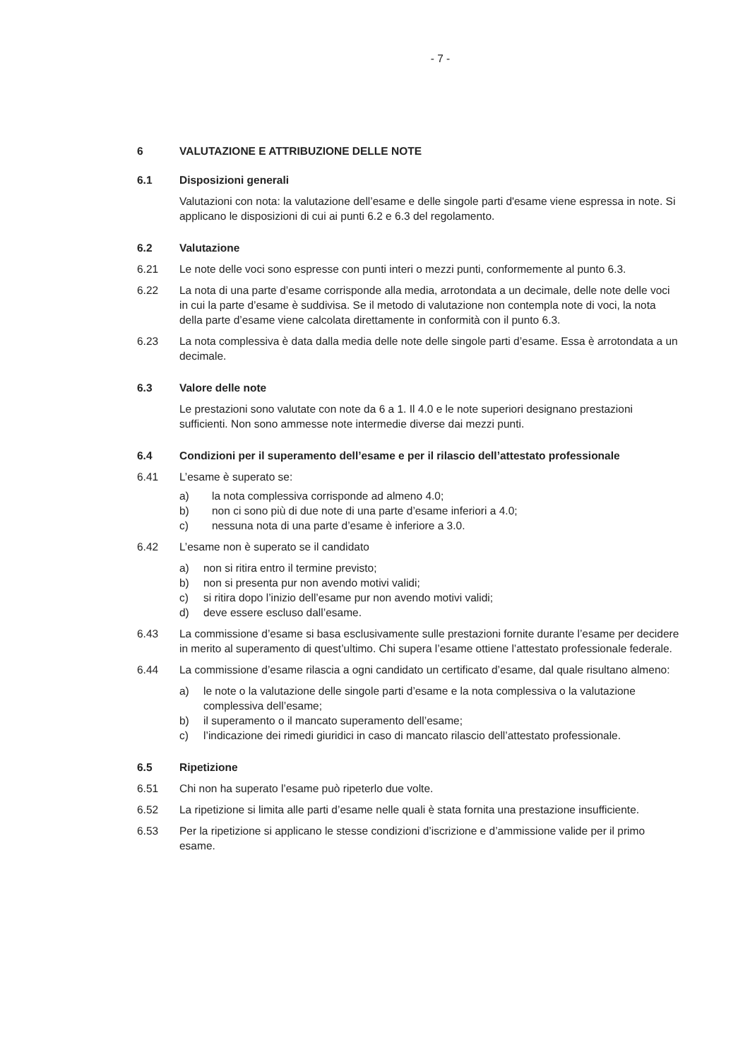- 7 -
6 VALUTAZIONE E ATTRIBUZIONE DELLE NOTE
6.1 Disposizioni generali
Valutazioni con nota: la valutazione dell’esame e delle singole parti d'esame viene espressa in note. Si applicano le disposizioni di cui ai punti 6.2 e 6.3 del regolamento.
6.2 Valutazione
6.21 Le note delle voci sono espresse con punti interi o mezzi punti, conformemente al punto 6.3.
6.22 La nota di una parte d’esame corrisponde alla media, arrotondata a un decimale, delle note delle voci in cui la parte d’esame è suddivisa. Se il metodo di valutazione non contempla note di voci, la nota della parte d’esame viene calcolata direttamente in conformità con il punto 6.3.
6.23 La nota complessiva è data dalla media delle note delle singole parti d’esame. Essa è arrotondata a un decimale.
6.3 Valore delle note
Le prestazioni sono valutate con note da 6 a 1. Il 4.0 e le note superiori designano prestazioni sufficienti. Non sono ammesse note intermedie diverse dai mezzi punti.
6.4 Condizioni per il superamento dell’esame e per il rilascio dell’attestato professionale
6.41 L’esame è superato se:
a) la nota complessiva corrisponde ad almeno 4.0;
b) non ci sono più di due note di una parte d’esame inferiori a 4.0;
c) nessuna nota di una parte d’esame è inferiore a 3.0.
6.42 L’esame non è superato se il candidato
a) non si ritira entro il termine previsto;
b) non si presenta pur non avendo motivi validi;
c) si ritira dopo l’inizio dell’esame pur non avendo motivi validi;
d) deve essere escluso dall’esame.
6.43 La commissione d’esame si basa esclusivamente sulle prestazioni fornite durante l’esame per decidere in merito al superamento di quest’ultimo. Chi supera l’esame ottiene l’attestato professionale federale.
6.44 La commissione d’esame rilascia a ogni candidato un certificato d’esame, dal quale risultano almeno:
a) le note o la valutazione delle singole parti d’esame e la nota complessiva o la valutazione complessiva dell’esame;
b) il superamento o il mancato superamento dell’esame;
c) l’indicazione dei rimedi giuridici in caso di mancato rilascio dell’attestato professionale.
6.5 Ripetizione
6.51 Chi non ha superato l’esame può ripeterlo due volte.
6.52 La ripetizione si limita alle parti d’esame nelle quali è stata fornita una prestazione insufficiente.
6.53 Per la ripetizione si applicano le stesse condizioni d’iscrizione e d’ammissione valide per il primo esame.